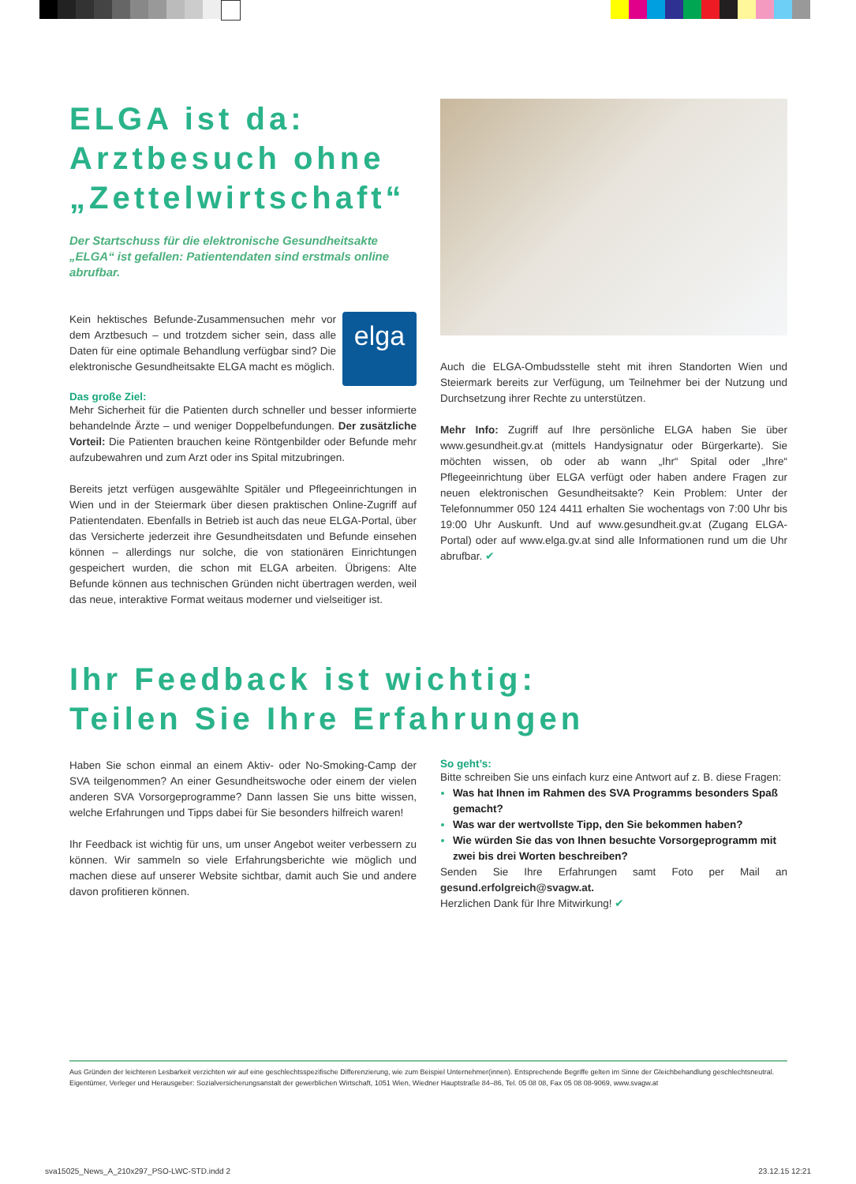ELGA ist da:
Arztbesuch ohne
„Zettelwirtschaft“
Der Startschuss für die elektronische Gesundheitsakte „ELGA“ ist gefallen: Patientendaten sind erstmals online abrufbar.
elga
Kein hektisches Befunde-Zusammensuchen mehr vor dem Arztbesuch – und trotzdem sicher sein, dass alle Daten für eine optimale Behandlung verfügbar sind? Die elektronische Gesundheitsakte ELGA macht es möglich.
Das große Ziel:
Mehr Sicherheit für die Patienten durch schneller und besser informierte behandelnde Ärzte – und weniger Doppelbefundungen. Der zusätzliche Vorteil: Die Patienten brauchen keine Röntgenbilder oder Befunde mehr aufzubewahren und zum Arzt oder ins Spital mitzubringen.
Bereits jetzt verfügen ausgewählte Spitäler und Pflegeeinrichtungen in Wien und in der Steiermark über diesen praktischen Online-Zugriff auf Patientendaten. Ebenfalls in Betrieb ist auch das neue ELGA-Portal, über das Versicherte jederzeit ihre Gesundheitsdaten und Befunde einsehen können – allerdings nur solche, die von stationären Einrichtungen gespeichert wurden, die schon mit ELGA arbeiten. Übrigens: Alte Befunde können aus technischen Gründen nicht übertragen werden, weil das neue, interaktive Format weitaus moderner und vielseitiger ist.
Auch die ELGA-Ombudsstelle steht mit ihren Standorten Wien und Steiermark bereits zur Verfügung, um Teilnehmer bei der Nutzung und Durchsetzung ihrer Rechte zu unterstützen.
Mehr Info: Zugriff auf Ihre persönliche ELGA haben Sie über www.gesundheit.gv.at (mittels Handysignatur oder Bürgerkarte). Sie möchten wissen, ob oder ab wann „Ihr“ Spital oder „Ihre“ Pflegeeinrichtung über ELGA verfügt oder haben andere Fragen zur neuen elektronischen Gesundheitsakte? Kein Problem: Unter der Telefonnummer 050 124 4411 erhalten Sie wochentags von 7:00 Uhr bis 19:00 Uhr Auskunft. Und auf www.gesundheit.gv.at (Zugang ELGA-Portal) oder auf www.elga.gv.at sind alle Informationen rund um die Uhr abrufbar. ✔
Ihr Feedback ist wichtig:
Teilen Sie Ihre Erfahrungen
Haben Sie schon einmal an einem Aktiv- oder No-Smoking-Camp der SVA teilgenommen? An einer Gesundheitswoche oder einem der vielen anderen SVA Vorsorgeprogramme? Dann lassen Sie uns bitte wissen, welche Erfahrungen und Tipps dabei für Sie besonders hilfreich waren!
Ihr Feedback ist wichtig für uns, um unser Angebot weiter verbessern zu können. Wir sammeln so viele Erfahrungsberichte wie möglich und machen diese auf unserer Website sichtbar, damit auch Sie und andere davon profitieren können.
So geht’s:
Bitte schreiben Sie uns einfach kurz eine Antwort auf z. B. diese Fragen:
Was hat Ihnen im Rahmen des SVA Programms besonders Spaß gemacht?
Was war der wertvollste Tipp, den Sie bekommen haben?
Wie würden Sie das von Ihnen besuchte Vorsorgeprogramm mit zwei bis drei Worten beschreiben?
Senden Sie Ihre Erfahrungen samt Foto per Mail an gesund.erfolgreich@svagw.at.
Herzlichen Dank für Ihre Mitwirkung! ✔
Aus Gründen der leichteren Lesbarkeit verzichten wir auf eine geschlechtsspezifische Differenzierung, wie zum Beispiel Unternehmer(innen). Entsprechende Begriffe gelten im Sinne der Gleichbehandlung geschlechtsneutral. Eigentümer, Verleger und Herausgeber: Sozialversicherungsanstalt der gewerblichen Wirtschaft, 1051 Wien, Wiedner Hauptstraße 84–86, Tel. 05 08 08, Fax 05 08 08-9069, www.svagw.at
sva15025_News_A_210x297_PSO-LWC-STD.indd 2 23.12.15 12:21